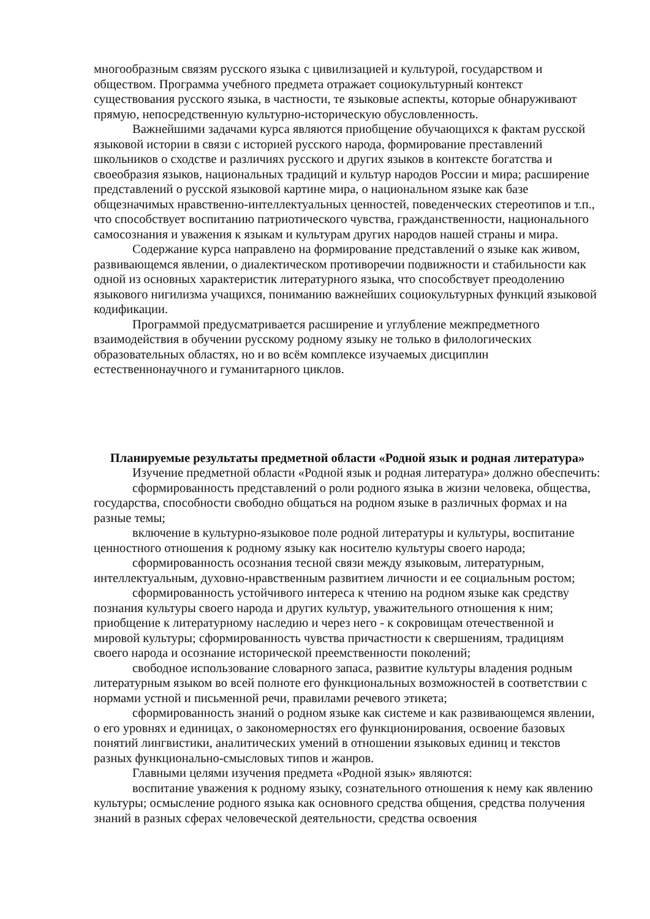многообразным связям русского языка с цивилизацией и культурой, государством и обществом. Программа учебного предмета отражает социокультурный контекст существования русского языка, в частности, те языковые аспекты, которые обнаруживают прямую, непосредственную культурно-историческую обусловленность.
Важнейшими задачами курса являются приобщение обучающихся к фактам русской языковой истории в связи с историей русского народа, формирование преставлений школьников о сходстве и различиях русского и других языков в контексте богатства и своеобразия языков, национальных традиций и культур народов России и мира; расширение представлений о русской языковой картине мира, о национальном языке как базе общезначимых нравственно-интеллектуальных ценностей, поведенческих стереотипов и т.п., что способствует воспитанию патриотического чувства, гражданственности, национального самосознания и уважения к языкам и культурам других народов нашей страны и мира.
Содержание курса направлено на формирование представлений о языке как живом, развивающемся явлении, о диалектическом противоречии подвижности и стабильности как одной из основных характеристик литературного языка, что способствует преодолению языкового нигилизма учащихся, пониманию важнейших социокультурных функций языковой кодификации.
Программой предусматривается расширение и углубление межпредметного взаимодействия в обучении русскому родному языку не только в филологических образовательных областях, но и во всём комплексе изучаемых дисциплин естественнонаучного и гуманитарного циклов.
Планируемые результаты предметной области «Родной язык и родная литература»
Изучение предметной области «Родной язык и родная литература» должно обеспечить:
сформированность представлений о роли родного языка в жизни человека, общества, государства, способности свободно общаться на родном языке в различных формах и на разные темы;
включение в культурно-языковое поле родной литературы и культуры, воспитание ценностного отношения к родному языку как носителю культуры своего народа;
сформированность осознания тесной связи между языковым, литературным, интеллектуальным, духовно-нравственным развитием личности и ее социальным ростом;
сформированность устойчивого интереса к чтению на родном языке как средству познания культуры своего народа и других культур, уважительного отношения к ним; приобщение к литературному наследию и через него - к сокровищам отечественной и мировой культуры; сформированность чувства причастности к свершениям, традициям своего народа и осознание исторической преемственности поколений;
свободное использование словарного запаса, развитие культуры владения родным литературным языком во всей полноте его функциональных возможностей в соответствии с нормами устной и письменной речи, правилами речевого этикета;
сформированность знаний о родном языке как системе и как развивающемся явлении, о его уровнях и единицах, о закономерностях его функционирования, освоение базовых понятий лингвистики, аналитических умений в отношении языковых единиц и текстов разных функционально-смысловых типов и жанров.
Главными целями изучения предмета «Родной язык» являются:
воспитание уважения к родному языку, сознательного отношения к нему как явлению культуры; осмысление родного языка как основного средства общения, средства получения знаний в разных сферах человеческой деятельности, средства освоения